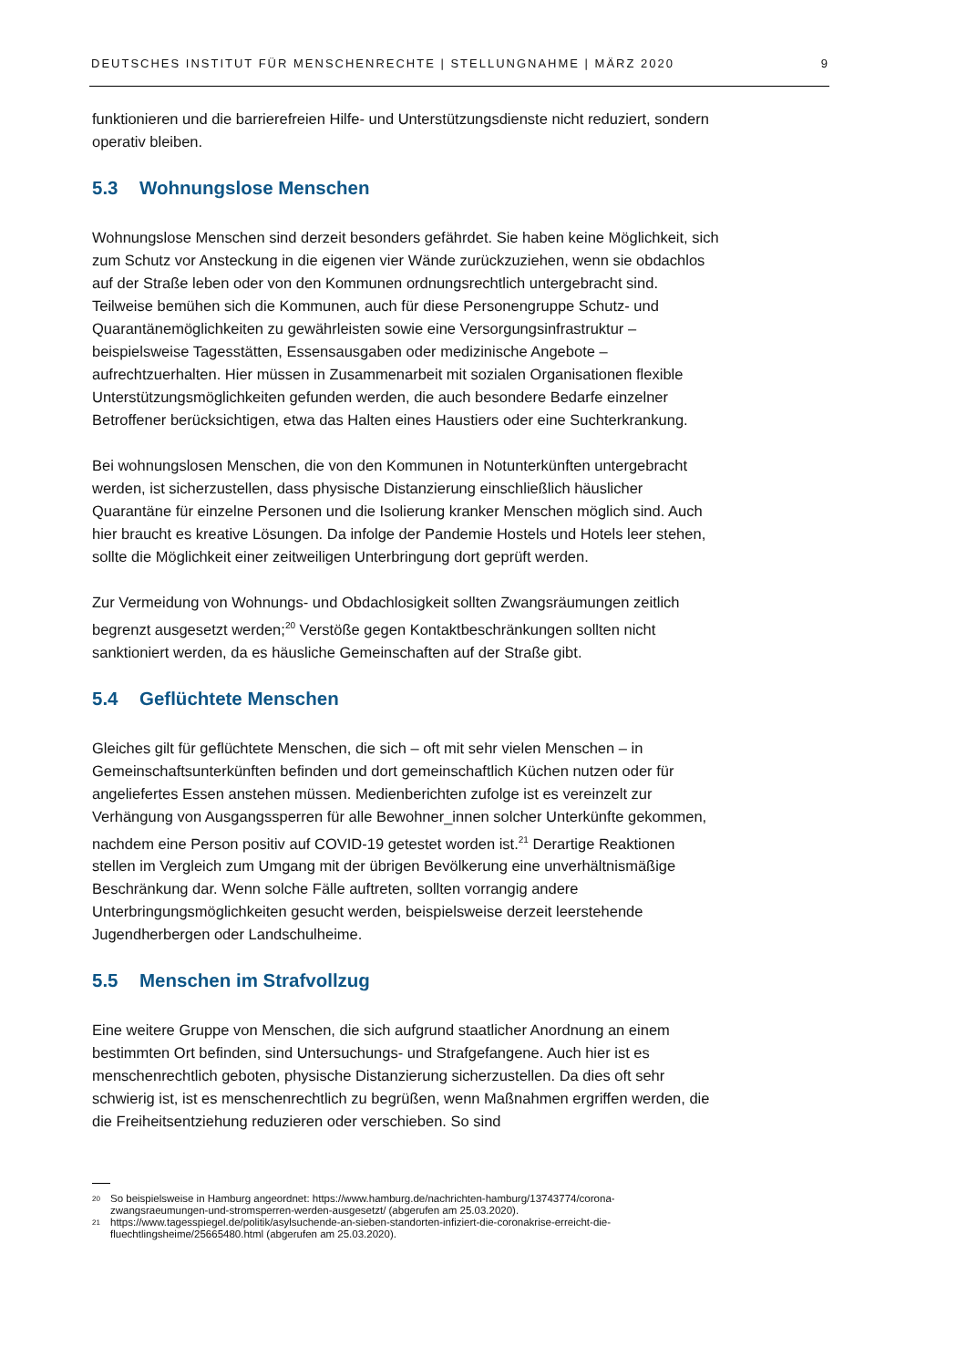DEUTSCHES INSTITUT FÜR MENSCHENRECHTE | STELLUNGNAHME | MÄRZ 2020 9
funktionieren und die barrierefreien Hilfe- und Unterstützungsdienste nicht reduziert, sondern operativ bleiben.
5.3 Wohnungslose Menschen
Wohnungslose Menschen sind derzeit besonders gefährdet. Sie haben keine Möglichkeit, sich zum Schutz vor Ansteckung in die eigenen vier Wände zurückzuziehen, wenn sie obdachlos auf der Straße leben oder von den Kommunen ordnungsrechtlich untergebracht sind. Teilweise bemühen sich die Kommunen, auch für diese Personengruppe Schutz- und Quarantänemöglichkeiten zu gewährleisten sowie eine Versorgungsinfrastruktur – beispielsweise Tagesstätten, Essensausgaben oder medizinische Angebote – aufrechtzuerhalten. Hier müssen in Zusammenarbeit mit sozialen Organisationen flexible Unterstützungsmöglichkeiten gefunden werden, die auch besondere Bedarfe einzelner Betroffener berücksichtigen, etwa das Halten eines Haustiers oder eine Suchterkrankung.
Bei wohnungslosen Menschen, die von den Kommunen in Notunterkünften untergebracht werden, ist sicherzustellen, dass physische Distanzierung einschließlich häuslicher Quarantäne für einzelne Personen und die Isolierung kranker Menschen möglich sind. Auch hier braucht es kreative Lösungen. Da infolge der Pandemie Hostels und Hotels leer stehen, sollte die Möglichkeit einer zeitweiligen Unterbringung dort geprüft werden.
Zur Vermeidung von Wohnungs- und Obdachlosigkeit sollten Zwangsräumungen zeitlich begrenzt ausgesetzt werden;<sup>20</sup> Verstöße gegen Kontaktbeschränkungen sollten nicht sanktioniert werden, da es häusliche Gemeinschaften auf der Straße gibt.
5.4 Geflüchtete Menschen
Gleiches gilt für geflüchtete Menschen, die sich – oft mit sehr vielen Menschen – in Gemeinschaftsunterkünften befinden und dort gemeinschaftlich Küchen nutzen oder für angeliefertes Essen anstehen müssen. Medienberichten zufolge ist es vereinzelt zur Verhängung von Ausgangssperren für alle Bewohner_innen solcher Unterkünfte gekommen, nachdem eine Person positiv auf COVID-19 getestet worden ist.<sup>21</sup> Derartige Reaktionen stellen im Vergleich zum Umgang mit der übrigen Bevölkerung eine unverhältnismäßige Beschränkung dar. Wenn solche Fälle auftreten, sollten vorrangig andere Unterbringungsmöglichkeiten gesucht werden, beispielsweise derzeit leerstehende Jugendherbergen oder Landschulheime.
5.5 Menschen im Strafvollzug
Eine weitere Gruppe von Menschen, die sich aufgrund staatlicher Anordnung an einem bestimmten Ort befinden, sind Untersuchungs- und Strafgefangene. Auch hier ist es menschenrechtlich geboten, physische Distanzierung sicherzustellen. Da dies oft sehr schwierig ist, ist es menschenrechtlich zu begrüßen, wenn Maßnahmen ergriffen werden, die die Freiheitsentziehung reduzieren oder verschieben. So sind
20 So beispielsweise in Hamburg angeordnet: https://www.hamburg.de/nachrichten-hamburg/13743774/corona-zwangsraeumungen-und-stromsperren-werden-ausgesetzt/ (abgerufen am 25.03.2020).
21 https://www.tagesspiegel.de/politik/asylsuchende-an-sieben-standorten-infiziert-die-coronakrise-erreicht-die-fluechtlingsheime/25665480.html (abgerufen am 25.03.2020).